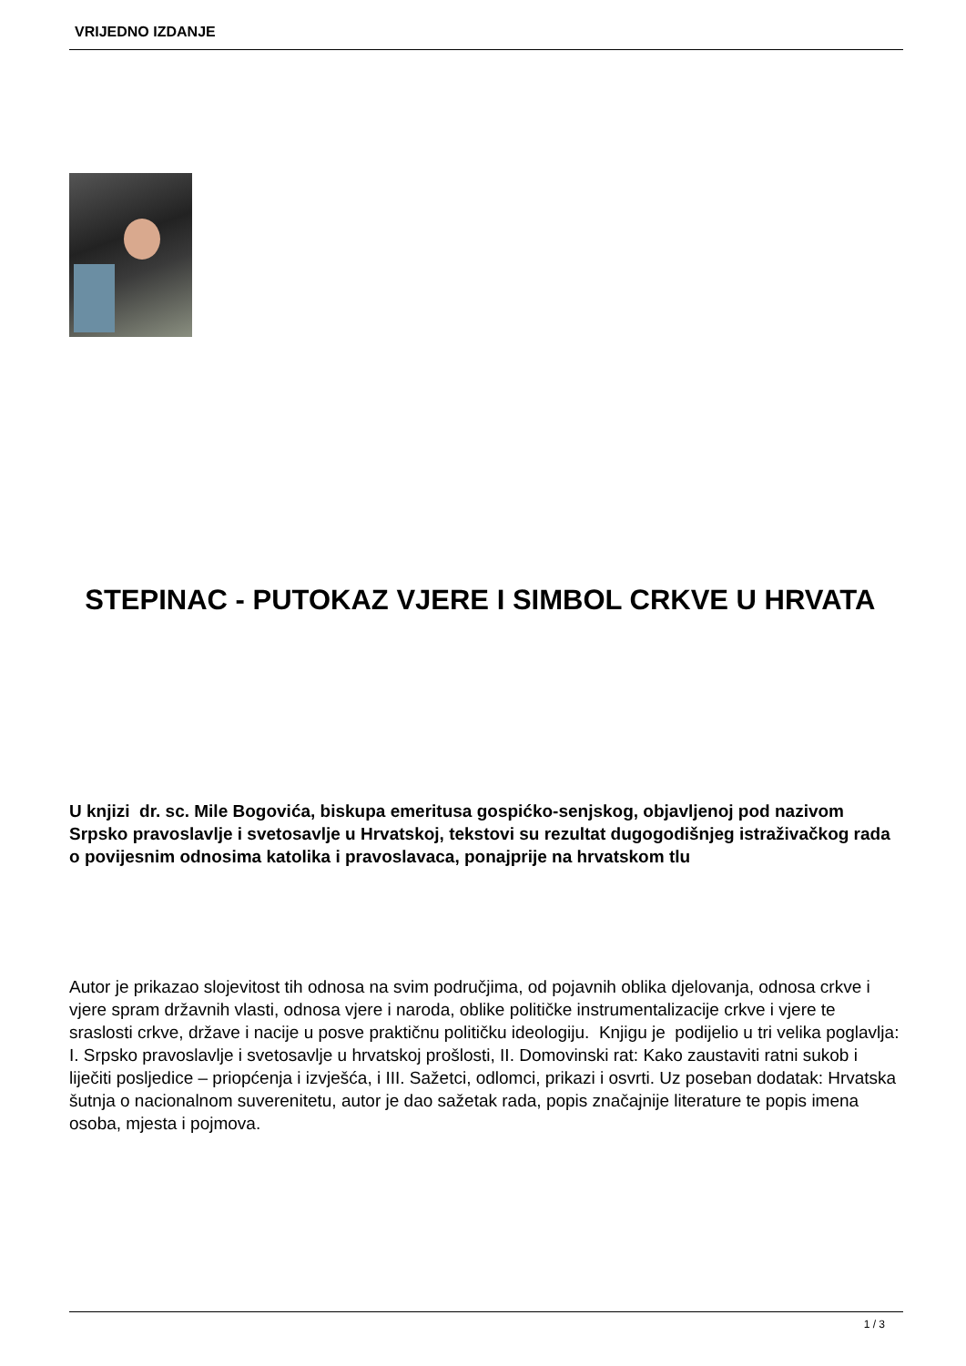VRIJEDNO IZDANJE
STEPINAC - PUTOKAZ VJERE I SIMBOL CRKVE U HRVATA
U knjizi dr. sc. Mile Bogovića, biskupa emeritusa gospićko-senjskog, objavljenoj pod nazivom Srpsko pravoslavlje i svetosavlje u Hrvatskoj, tekstovi su rezultat dugogodišnjeg istraživačkog rada o povijesnim odnosima katolika i pravoslavaca, ponajprije na hrvatskom tlu
Autor je prikazao slojevitost tih odnosa na svim područjima, od pojavnih oblika djelovanja, odnosa crkve i vjere spram državnih vlasti, odnosa vjere i naroda, oblike političke instrumentalizacije crkve i vjere te sraslosti crkve, države i nacije u posve praktičnu političku ideologiju. Knjigu je podijelio u tri velika poglavlja: I. Srpsko pravoslavlje i svetosavlje u hrvatskoj prošlosti, II. Domovinski rat: Kako zaustaviti ratni sukob i liječiti posljedice – priopćenja i izvješća, i III. Sažetci, odlomci, prikazi i osvrti. Uz poseban dodatak: Hrvatska šutnja o nacionalnom suverenitetu, autor je dao sažetak rada, popis značajnije literature te popis imena osoba, mjesta i pojmova.
1 / 3